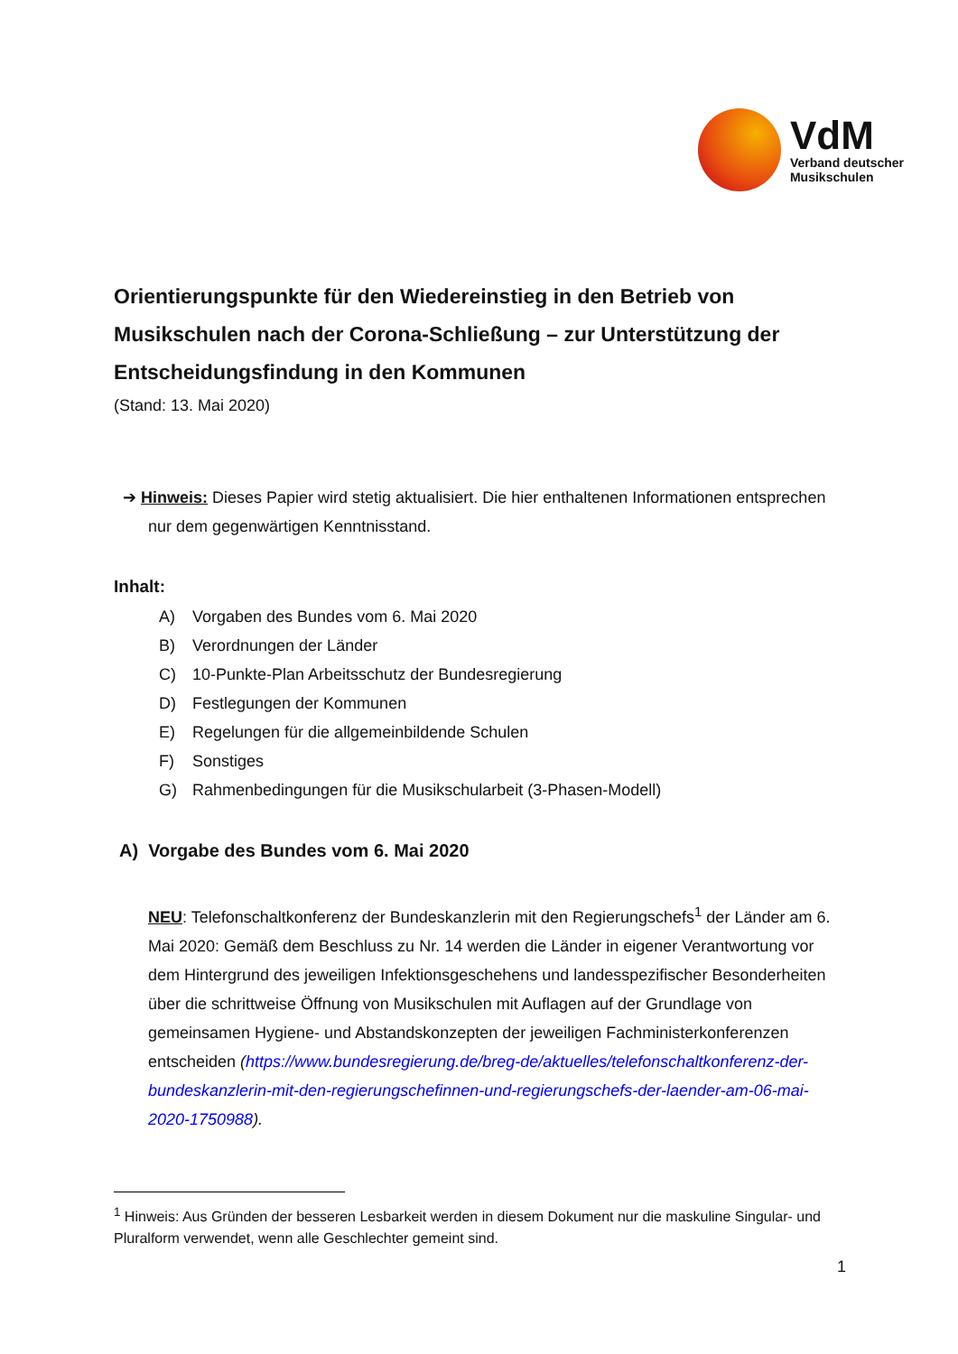VdM
Verband deutscher
Musikschulen
Orientierungspunkte für den Wiedereinstieg in den Betrieb von Musikschulen nach der Corona-Schließung – zur Unterstützung der Entscheidungsfindung in den Kommunen
(Stand: 13. Mai 2020)
➔ Hinweis: Dieses Papier wird stetig aktualisiert. Die hier enthaltenen Informationen entsprechen nur dem gegenwärtigen Kenntnisstand.
Inhalt:
A) Vorgaben des Bundes vom 6. Mai 2020
B) Verordnungen der Länder
C) 10-Punkte-Plan Arbeitsschutz der Bundesregierung
D) Festlegungen der Kommunen
E) Regelungen für die allgemeinbildende Schulen
F) Sonstiges
G) Rahmenbedingungen für die Musikschularbeit (3-Phasen-Modell)
A) Vorgabe des Bundes vom 6. Mai 2020
NEU: Telefonschaltkonferenz der Bundeskanzlerin mit den Regierungschefs<sup>1</sup> der Länder am 6. Mai 2020: Gemäß dem Beschluss zu Nr. 14 werden die Länder in eigener Verantwortung vor dem Hintergrund des jeweiligen Infektionsgeschehens und landesspezifischer Besonderheiten über die schrittweise Öffnung von Musikschulen mit Auflagen auf der Grundlage von gemeinsamen Hygiene- und Abstandskonzepten der jeweiligen Fachministerkonferenzen entscheiden (https://www.bundesregierung.de/breg-de/aktuelles/telefonschaltkonferenz-der-bundeskanzlerin-mit-den-regierungschefinnen-und-regierungschefs-der-laender-am-06-mai-2020-1750988).
<sup>1</sup> Hinweis: Aus Gründen der besseren Lesbarkeit werden in diesem Dokument nur die maskuline Singular- und Pluralform verwendet, wenn alle Geschlechter gemeint sind.
1